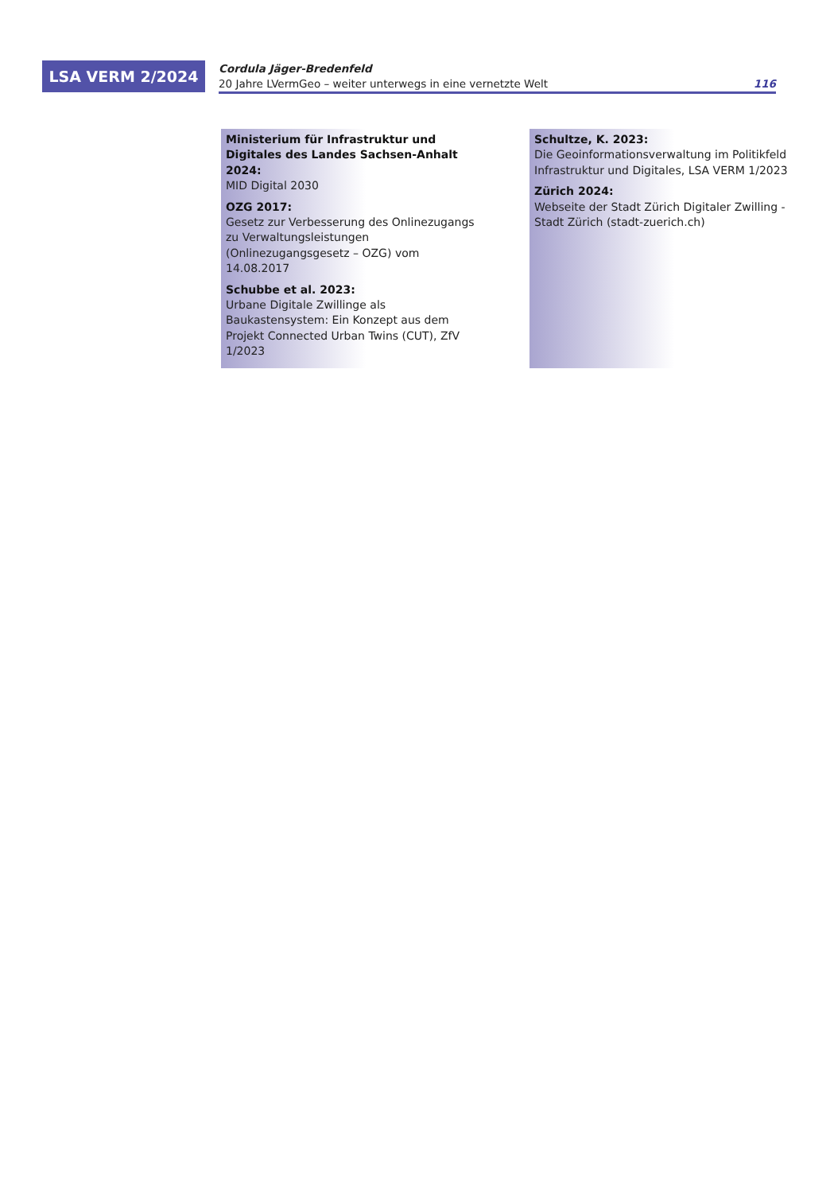LSA VERM 2/2024
Cordula Jäger-Bredenfeld
20 Jahre LVermGeo – weiter unterwegs in eine vernetzte Welt 116
Ministerium für Infrastruktur und Digitales des Landes Sachsen-Anhalt 2024:
MID Digital 2030
OZG 2017:
Gesetz zur Verbesserung des Onlinezugangs zu Verwaltungsleistungen (Onlinezugangsgesetz – OZG) vom 14.08.2017
Schubbe et al. 2023:
Urbane Digitale Zwillinge als Baukastensystem: Ein Konzept aus dem Projekt Connected Urban Twins (CUT), ZfV 1/2023
Schultze, K. 2023:
Die Geoinformationsverwaltung im Politikfeld Infrastruktur und Digitales, LSA VERM 1/2023
Zürich 2024:
Webseite der Stadt Zürich Digitaler Zwilling - Stadt Zürich (stadt-zuerich.ch)